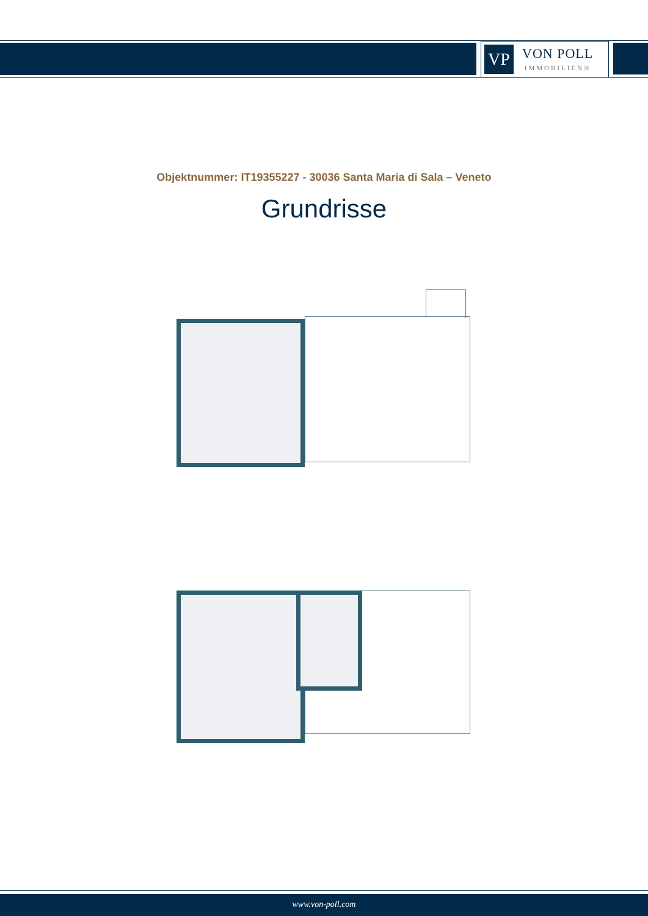VP
VON POLL
IMMOBILIEN®
Objektnummer: IT19355227 - 30036 Santa Maria di Sala – Veneto
Grundrisse
www.von-poll.com